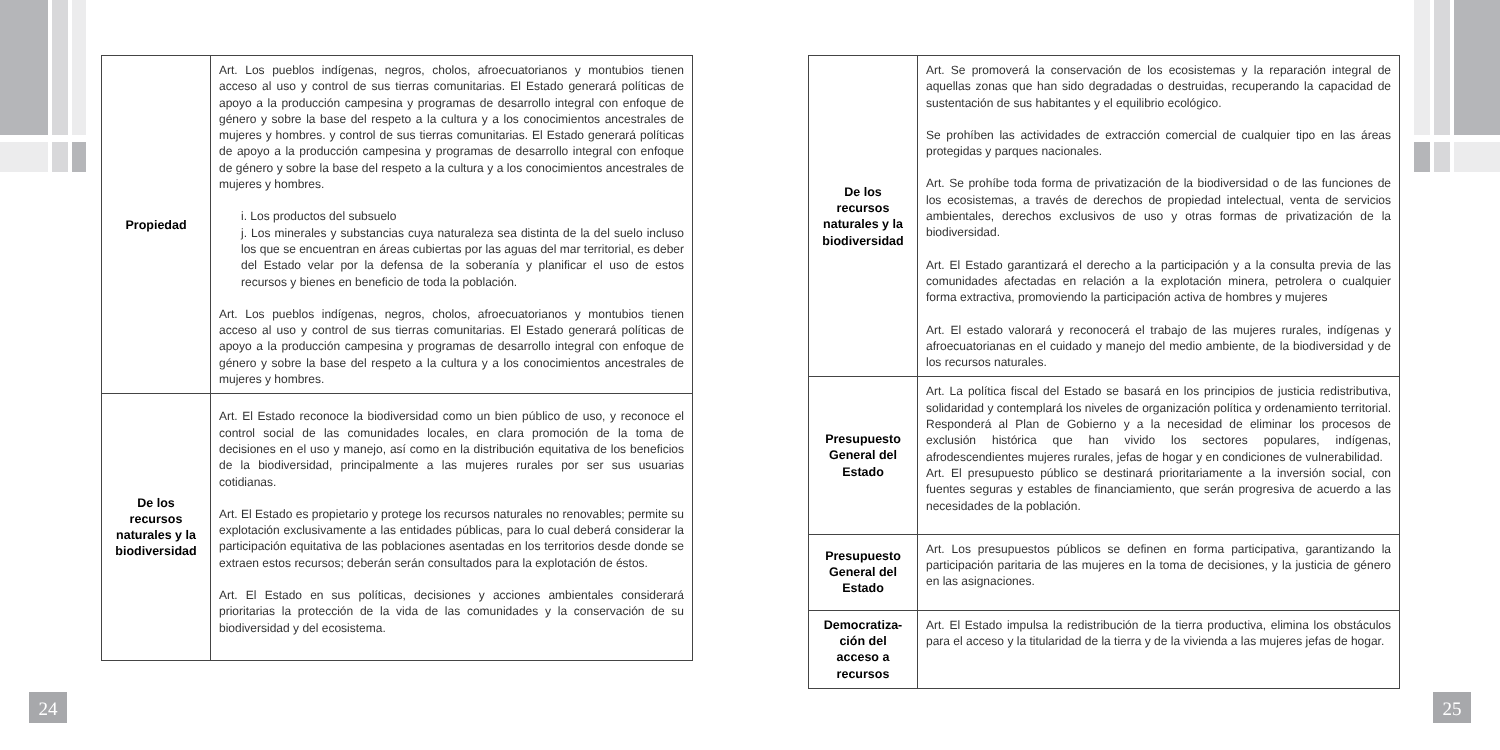| Propiedad | Art. Los pueblos indígenas, negros, cholos, afroecuatorianos y montubios tienen acceso al uso y control de sus tierras comunitarias. El Estado generará políticas de apoyo a la producción campesina y programas de desarrollo integral con enfoque de género y sobre la base del respeto a la cultura y a los conocimientos ancestrales de mujeres y hombres. y control de sus tierras comunitarias. El Estado generará políticas de apoyo a la producción campesina y programas de desarrollo integral con enfoque de género y sobre la base del respeto a la cultura y a los conocimientos ancestrales de mujeres y hombres. i. Los productos del subsuelo j. Los minerales y substancias cuya naturaleza sea distinta de la del suelo incluso los que se encuentran en áreas cubiertas por las aguas del mar territorial, es deber del Estado velar por la defensa de la soberanía y planificar el uso de estos recursos y bienes en beneficio de toda la población. Art. Los pueblos indígenas, negros, cholos, afroecuatorianos y montubios tienen acceso al uso y control de sus tierras comunitarias. El Estado generará políticas de apoyo a la producción campesina y programas de desarrollo integral con enfoque de género y sobre la base del respeto a la cultura y a los conocimientos ancestrales de mujeres y hombres. |
| De los recursos naturales y la biodiversidad | Art. El Estado reconoce la biodiversidad como un bien público de uso, y reconoce el control social de las comunidades locales, en clara promoción de la toma de decisiones en el uso y manejo, así como en la distribución equitativa de los beneficios de la biodiversidad, principalmente a las mujeres rurales por ser sus usuarias cotidianas. Art. El Estado es propietario y protege los recursos naturales no renovables; permite su explotación exclusivamente a las entidades públicas, para lo cual deberá considerar la participación equitativa de las poblaciones asentadas en los territorios desde donde se extraen estos recursos; deberán serán consultados para la explotación de éstos. Art. El Estado en sus políticas, decisiones y acciones ambientales considerará prioritarias la protección de la vida de las comunidades y la conservación de su biodiversidad y del ecosistema. |
24
| De los recursos naturales y la biodiversidad | Art. Se promoverá la conservación de los ecosistemas y la reparación integral de aquellas zonas que han sido degradadas o destruidas, recuperando la capacidad de sustentación de sus habitantes y el equilibrio ecológico. Se prohíben las actividades de extracción comercial de cualquier tipo en las áreas protegidas y parques nacionales. Art. Se prohíbe toda forma de privatización de la biodiversidad o de las funciones de los ecosistemas, a través de derechos de propiedad intelectual, venta de servicios ambientales, derechos exclusivos de uso y otras formas de privatización de la biodiversidad. Art. El Estado garantizará el derecho a la participación y a la consulta previa de las comunidades afectadas en relación a la explotación minera, petrolera o cualquier forma extractiva, promoviendo la participación activa de hombres y mujeres Art. El estado valorará y reconocerá el trabajo de las mujeres rurales, indígenas y afroecuatorianas en el cuidado y manejo del medio ambiente, de la biodiversidad y de los recursos naturales. |
| Presupuesto General del Estado | Art. La política fiscal del Estado se basará en los principios de justicia redistributiva, solidaridad y contemplará los niveles de organización política y ordenamiento territorial. Responderá al Plan de Gobierno y a la necesidad de eliminar los procesos de exclusión histórica que han vivido los sectores populares, indígenas, afrodescendientes mujeres rurales, jefas de hogar y en condiciones de vulnerabilidad. Art. El presupuesto público se destinará prioritariamente a la inversión social, con fuentes seguras y estables de financiamiento, que serán progresiva de acuerdo a las necesidades de la población. |
| Presupuesto General del Estado | Art. Los presupuestos públicos se definen en forma participativa, garantizando la participación paritaria de las mujeres en la toma de decisiones, y la justicia de género en las asignaciones. |
| Democratiza-ción del acceso a recursos | Art. El Estado impulsa la redistribución de la tierra productiva, elimina los obstáculos para el acceso y la titularidad de la tierra y de la vivienda a las mujeres jefas de hogar. |
25